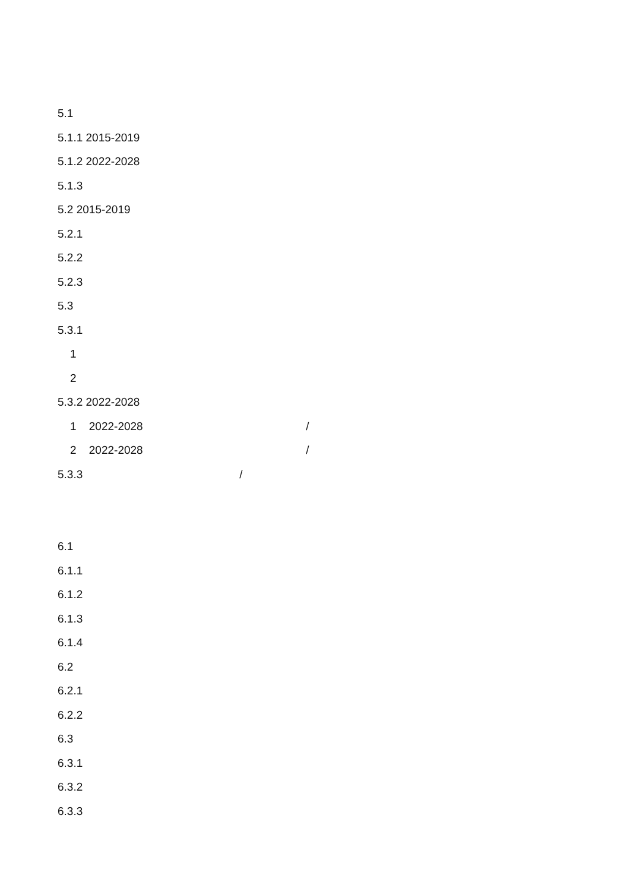5.1
5.1.1 2015-2019
5.1.2 2022-2028
5.1.3
5.2 2015-2019
5.2.1
5.2.2
5.2.3
5.3
5.3.1
1
2
5.3.2 2022-2028
1 2022-2028 /
2 2022-2028 /
5.3.3 /
6.1
6.1.1
6.1.2
6.1.3
6.1.4
6.2
6.2.1
6.2.2
6.3
6.3.1
6.3.2
6.3.3